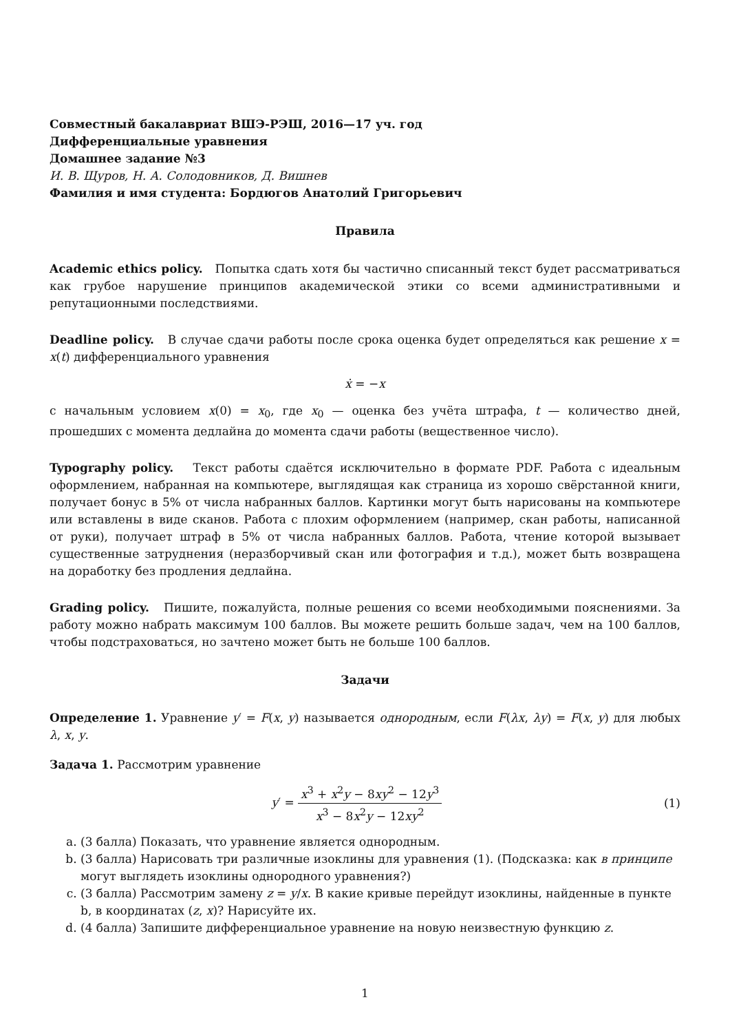Совместный бакалавриат ВШЭ-РЭШ, 2016—17 уч. год
Дифференциальные уравнения
Домашнее задание №3
И. В. Щуров, Н. А. Солодовников, Д. Вишнев
Фамилия и имя студента: Бордюгов Анатолий Григорьевич
Правила
Academic ethics policy. Попытка сдать хотя бы частично списанный текст будет рассматриваться как грубое нарушение принципов академической этики со всеми административными и репутационными последствиями.
Deadline policy. В случае сдачи работы после срока оценка будет определяться как решение x = x(t) дифференциального уравнения
ẋ = −x
с начальным условием x(0) = x<sub>0</sub>, где x<sub>0</sub> — оценка без учёта штрафа, t — количество дней, прошедших с момента дедлайна до момента сдачи работы (вещественное число).
Typography policy. Текст работы сдаётся исключительно в формате PDF. Работа с идеальным оформлением, набранная на компьютере, выглядящая как страница из хорошо свёрстанной книги, получает бонус в 5% от числа набранных баллов. Картинки могут быть нарисованы на компьютере или вставлены в виде сканов. Работа с плохим оформлением (например, скан работы, написанной от руки), получает штраф в 5% от числа набранных баллов. Работа, чтение которой вызывает существенные затруднения (неразборчивый скан или фотография и т.д.), может быть возвращена на доработку без продления дедлайна.
Grading policy. Пишите, пожалуйста, полные решения со всеми необходимыми пояснениями. За работу можно набрать максимум 100 баллов. Вы можете решить больше задач, чем на 100 баллов, чтобы подстраховаться, но зачтено может быть не больше 100 баллов.
Задачи
Определение 1. Уравнение y′ = F(x, y) называется однородным, если F(λx, λy) = F(x, y) для любых λ, x, y.
Задача 1. Рассмотрим уравнение
y′ = x<sup>3</sup> + x<sup>2</sup>y − 8xy<sup>2</sup> − 12y<sup>3</sup> x<sup>3</sup> − 8x<sup>2</sup>y − 12xy<sup>2</sup>
(1)
a. (3 балла) Показать, что уравнение является однородным.
b. (3 балла) Нарисовать три различные изоклины для уравнения (1). (Подсказка: как в принципе могут выглядеть изоклины однородного уравнения?)
c. (3 балла) Рассмотрим замену z = y/x. В какие кривые перейдут изоклины, найденные в пункте b, в координатах (z, x)? Нарисуйте их.
d. (4 балла) Запишите дифференциальное уравнение на новую неизвестную функцию z.
1